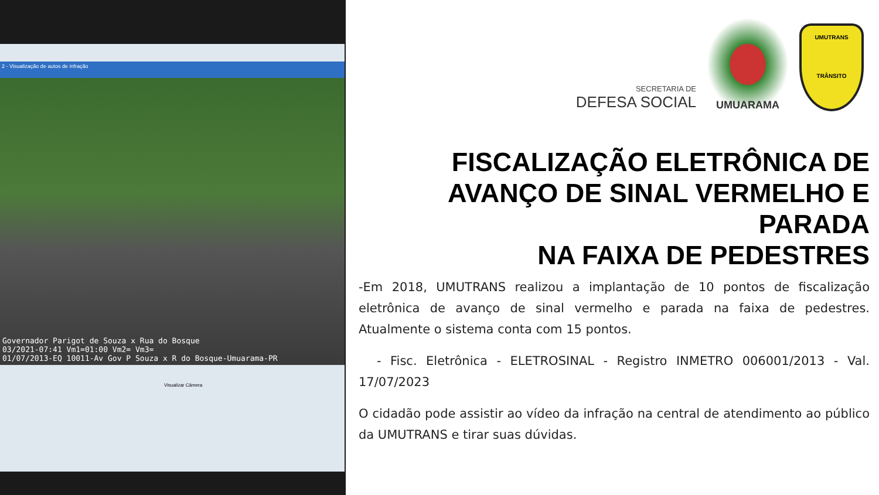2 - Visualização de autos de infração
Governador Parigot de Souza x Rua do Bosque
03/2021-07:41 Vm1=01:00 Vm2= Vm3=
01/07/2013-EQ 10011-Av Gov P Souza x R do Bosque-Umuarama-PR
Visualizar Câmera
SECRETARIA DE
DEFESA SOCIAL
UMUARAMA
UMUTRANS
TRÂNSITO
FISCALIZAÇÃO ELETRÔNICA DE AVANÇO DE SINAL VERMELHO E PARADA
NA FAIXA DE PEDESTRES
-Em 2018, UMUTRANS realizou a implantação de 10 pontos de fiscalização eletrônica de avanço de sinal vermelho e parada na faixa de pedestres. Atualmente o sistema conta com 15 pontos.
- Fisc. Eletrônica - ELETROSINAL - Registro INMETRO 006001/2013 - Val. 17/07/2023
O cidadão pode assistir ao vídeo da infração na central de atendimento ao público da UMUTRANS e tirar suas dúvidas.